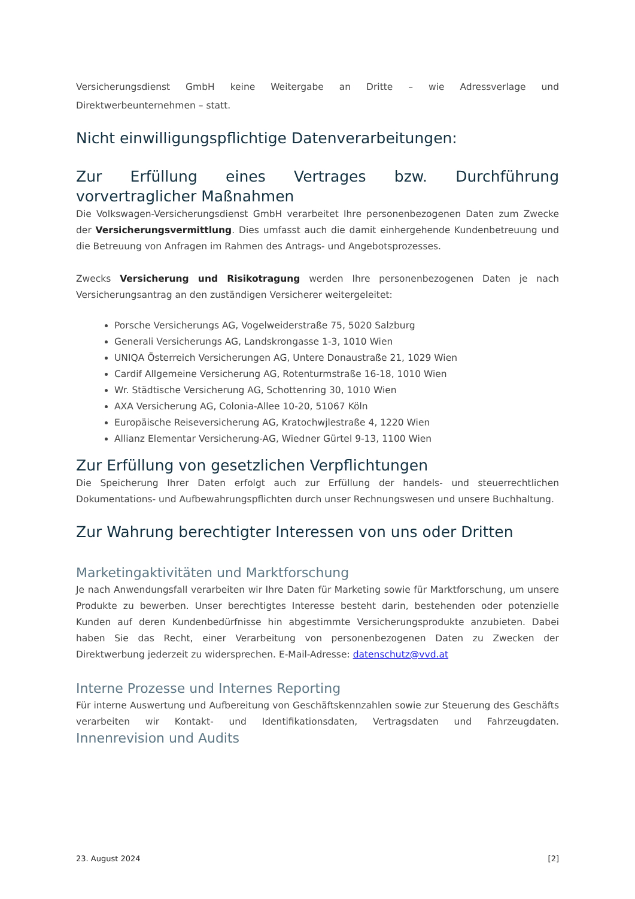Versicherungsdienst GmbH keine Weitergabe an Dritte – wie Adressverlage und Direktwerbeunternehmen – statt.
Nicht einwilligungspflichtige Datenverarbeitungen:
Zur Erfüllung eines Vertrages bzw. Durchführung vorvertraglicher Maßnahmen
Die Volkswagen-Versicherungsdienst GmbH verarbeitet Ihre personenbezogenen Daten zum Zwecke der Versicherungsvermittlung. Dies umfasst auch die damit einhergehende Kundenbetreuung und die Betreuung von Anfragen im Rahmen des Antrags- und Angebotsprozesses.
Zwecks Versicherung und Risikotragung werden Ihre personenbezogenen Daten je nach Versicherungsantrag an den zuständigen Versicherer weitergeleitet:
Porsche Versicherungs AG, Vogelweiderstraße 75, 5020 Salzburg
Generali Versicherungs AG, Landskrongasse 1-3, 1010 Wien
UNIQA Österreich Versicherungen AG, Untere Donaustraße 21, 1029 Wien
Cardif Allgemeine Versicherung AG, Rotenturmstraße 16-18, 1010 Wien
Wr. Städtische Versicherung AG, Schottenring 30, 1010 Wien
AXA Versicherung AG, Colonia-Allee 10-20, 51067 Köln
Europäische Reiseversicherung AG, Kratochwjlestraße 4, 1220 Wien
Allianz Elementar Versicherung-AG, Wiedner Gürtel 9-13, 1100 Wien
Zur Erfüllung von gesetzlichen Verpflichtungen
Die Speicherung Ihrer Daten erfolgt auch zur Erfüllung der handels- und steuerrechtlichen Dokumentations- und Aufbewahrungspflichten durch unser Rechnungswesen und unsere Buchhaltung.
Zur Wahrung berechtigter Interessen von uns oder Dritten
Marketingaktivitäten und Marktforschung
Je nach Anwendungsfall verarbeiten wir Ihre Daten für Marketing sowie für Marktforschung, um unsere Produkte zu bewerben. Unser berechtigtes Interesse besteht darin, bestehenden oder potenzielle Kunden auf deren Kundenbedürfnisse hin abgestimmte Versicherungsprodukte anzubieten. Dabei haben Sie das Recht, einer Verarbeitung von personenbezogenen Daten zu Zwecken der Direktwerbung jederzeit zu widersprechen. E-Mail-Adresse: datenschutz@vvd.at
Interne Prozesse und Internes Reporting
Für interne Auswertung und Aufbereitung von Geschäftskennzahlen sowie zur Steuerung des Geschäfts verarbeiten wir Kontakt- und Identifikationsdaten, Vertragsdaten und Fahrzeugdaten. Innenrevision und Audits
23. August 2024 [2]